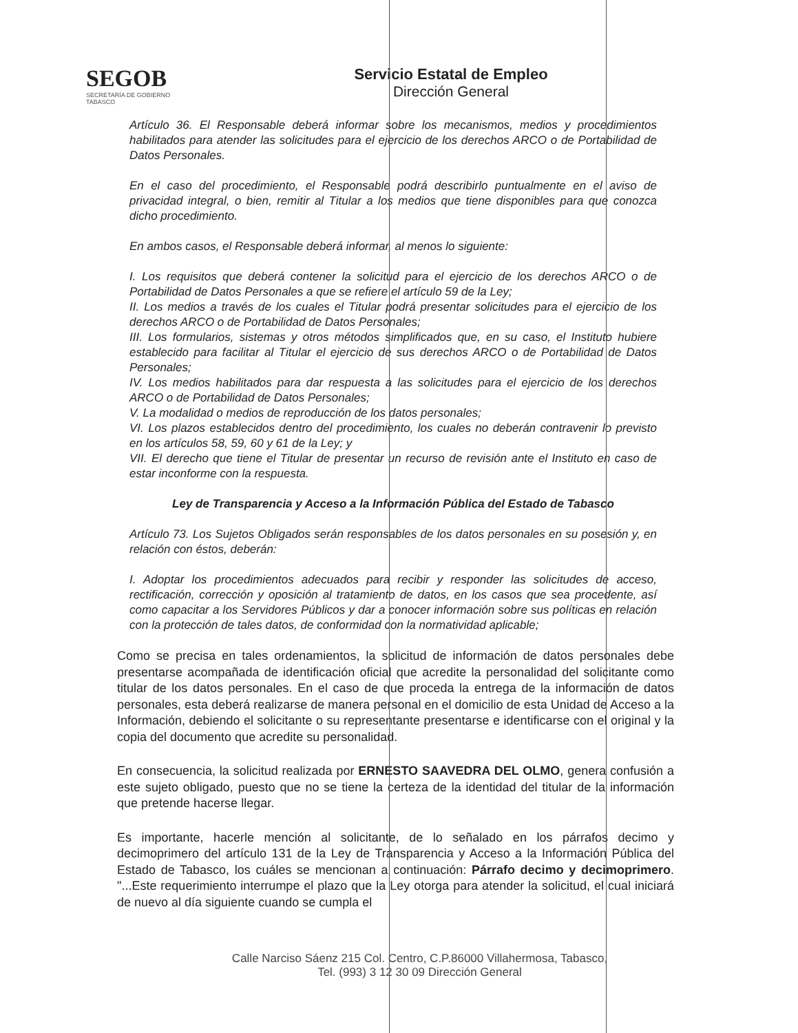SEGOB
SECRETARÍA DE GOBIERNO
TABASCO
Servicio Estatal de Empleo
Dirección General
Artículo 36. El Responsable deberá informar sobre los mecanismos, medios y procedimientos habilitados para atender las solicitudes para el ejercicio de los derechos ARCO o de Portabilidad de Datos Personales.
En el caso del procedimiento, el Responsable podrá describirlo puntualmente en el aviso de privacidad integral, o bien, remitir al Titular a los medios que tiene disponibles para que conozca dicho procedimiento.
En ambos casos, el Responsable deberá informar, al menos lo siguiente:
I. Los requisitos que deberá contener la solicitud para el ejercicio de los derechos ARCO o de Portabilidad de Datos Personales a que se refiere el artículo 59 de la Ley;
II. Los medios a través de los cuales el Titular podrá presentar solicitudes para el ejercicio de los derechos ARCO o de Portabilidad de Datos Personales;
III. Los formularios, sistemas y otros métodos simplificados que, en su caso, el Instituto hubiere establecido para facilitar al Titular el ejercicio de sus derechos ARCO o de Portabilidad de Datos Personales;
IV. Los medios habilitados para dar respuesta a las solicitudes para el ejercicio de los derechos ARCO o de Portabilidad de Datos Personales;
V. La modalidad o medios de reproducción de los datos personales;
VI. Los plazos establecidos dentro del procedimiento, los cuales no deberán contravenir lo previsto en los artículos 58, 59, 60 y 61 de la Ley; y
VII. El derecho que tiene el Titular de presentar un recurso de revisión ante el Instituto en caso de estar inconforme con la respuesta.
Ley de Transparencia y Acceso a la Información Pública del Estado de Tabasco
Artículo 73. Los Sujetos Obligados serán responsables de los datos personales en su posesión y, en relación con éstos, deberán:
I. Adoptar los procedimientos adecuados para recibir y responder las solicitudes de acceso, rectificación, corrección y oposición al tratamiento de datos, en los casos que sea procedente, así como capacitar a los Servidores Públicos y dar a conocer información sobre sus políticas en relación con la protección de tales datos, de conformidad con la normatividad aplicable;
Como se precisa en tales ordenamientos, la solicitud de información de datos personales debe presentarse acompañada de identificación oficial que acredite la personalidad del solicitante como titular de los datos personales. En el caso de que proceda la entrega de la información de datos personales, esta deberá realizarse de manera personal en el domicilio de esta Unidad de Acceso a la Información, debiendo el solicitante o su representante presentarse e identificarse con el original y la copia del documento que acredite su personalidad.
En consecuencia, la solicitud realizada por ERNESTO SAAVEDRA DEL OLMO, genera confusión a este sujeto obligado, puesto que no se tiene la certeza de la identidad del titular de la información que pretende hacerse llegar.
Es importante, hacerle mención al solicitante, de lo señalado en los párrafos decimo y decimoprimero del artículo 131 de la Ley de Transparencia y Acceso a la Información Pública del Estado de Tabasco, los cuáles se mencionan a continuación: Párrafo decimo y decimoprimero. "...Este requerimiento interrumpe el plazo que la Ley otorga para atender la solicitud, el cual iniciará de nuevo al día siguiente cuando se cumpla el
Calle Narciso Sáenz 215 Col. Centro, C.P.86000 Villahermosa, Tabasco,
Tel. (993) 3 12 30 09 Dirección General